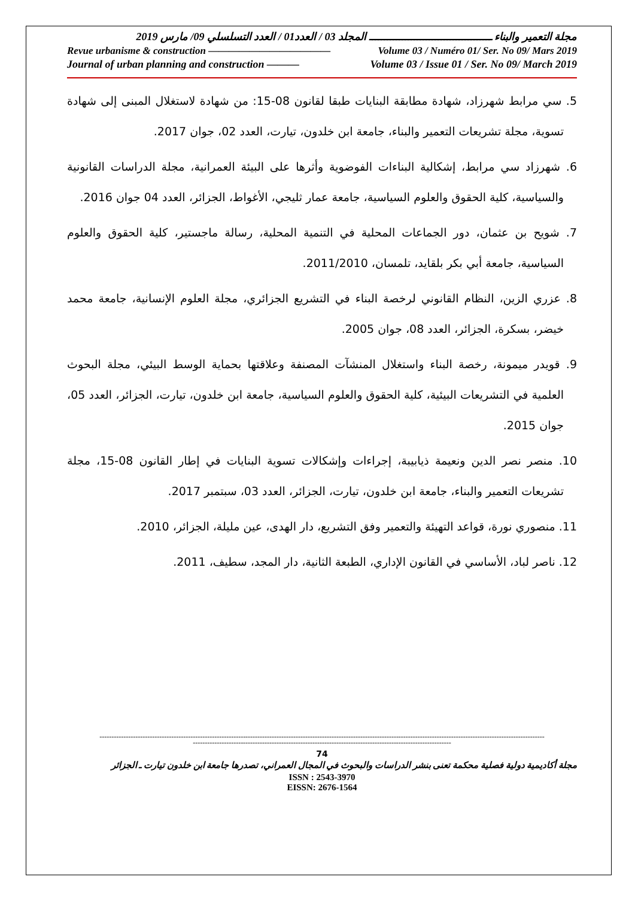مجلة التعمير والبناء ـــــــــــــــــــــــــــــــــــــــــ المجلد 03 / العدد01 / العدد التسلسلي 09/ مارس 2019
Revue urbanisme & construction ———————————— Volume 03 / Numéro 01/ Ser. No 09/ Mars 2019
Journal of urban planning and construction ——— Volume 03 / Issue 01 / Ser. No 09/ March 2019
5. سي مرابط شهرزاد، شهادة مطابقة البنايات طبقا لقانون 08-15: من شهادة لاستغلال المبنى إلى شهادة تسوية، مجلة تشريعات التعمير والبناء، جامعة ابن خلدون، تيارت، العدد 02، جوان 2017.
6. شهرزاد سي مرابط، إشكالية البناءات الفوضوية وأثرها على البيئة العمرانية، مجلة الدراسات القانونية والسياسية، كلية الحقوق والعلوم السياسية، جامعة عمار ثليجي، الأغواط، الجزائر، العدد 04 جوان 2016.
7. شويح بن عثمان، دور الجماعات المحلية في التنمية المحلية، رسالة ماجستير، كلية الحقوق والعلوم السياسية، جامعة أبي بكر بلقايد، تلمسان، 2011/2010.
8. عزري الزين، النظام القانوني لرخصة البناء في التشريع الجزائري، مجلة العلوم الإنسانية، جامعة محمد خيضر، بسكرة، الجزائر، العدد 08، جوان 2005.
9. قويدر ميمونة، رخصة البناء واستغلال المنشآت المصنفة وعلاقتها بحماية الوسط البيئي، مجلة البحوث العلمية في التشريعات البيئية، كلية الحقوق والعلوم السياسية، جامعة ابن خلدون، تيارت، الجزائر، العدد 05، جوان 2015.
10. منصر نصر الدين ونعيمة ذيابيبة، إجراءات وإشكالات تسوية البنايات في إطار القانون 08-15، مجلة تشريعات التعمير والبناء، جامعة ابن خلدون، تيارت، الجزائر، العدد 03، سبتمبر 2017.
11. منصوري نورة، قواعد التهيئة والتعمير وفق التشريع، دار الهدى، عين مليلة، الجزائر، 2010.
12. ناصر لباد، الأساسي في القانون الإداري، الطبعة الثانية، دار المجد، سطيف، 2011.
------------------------------------------------------------------------------------------------------------------------------------------------------------------------------------------
------------------------------------------------------------------------------------------------------------
74
مجلة أكاديمية دولية فصلية محكمة تعنى بنشر الدراسات والبحوث في المجال العمراني، تصدرها جامعة ابن خلدون تيارت ـ الجزائر
ISSN : 2543-3970
EISSN: 2676-1564